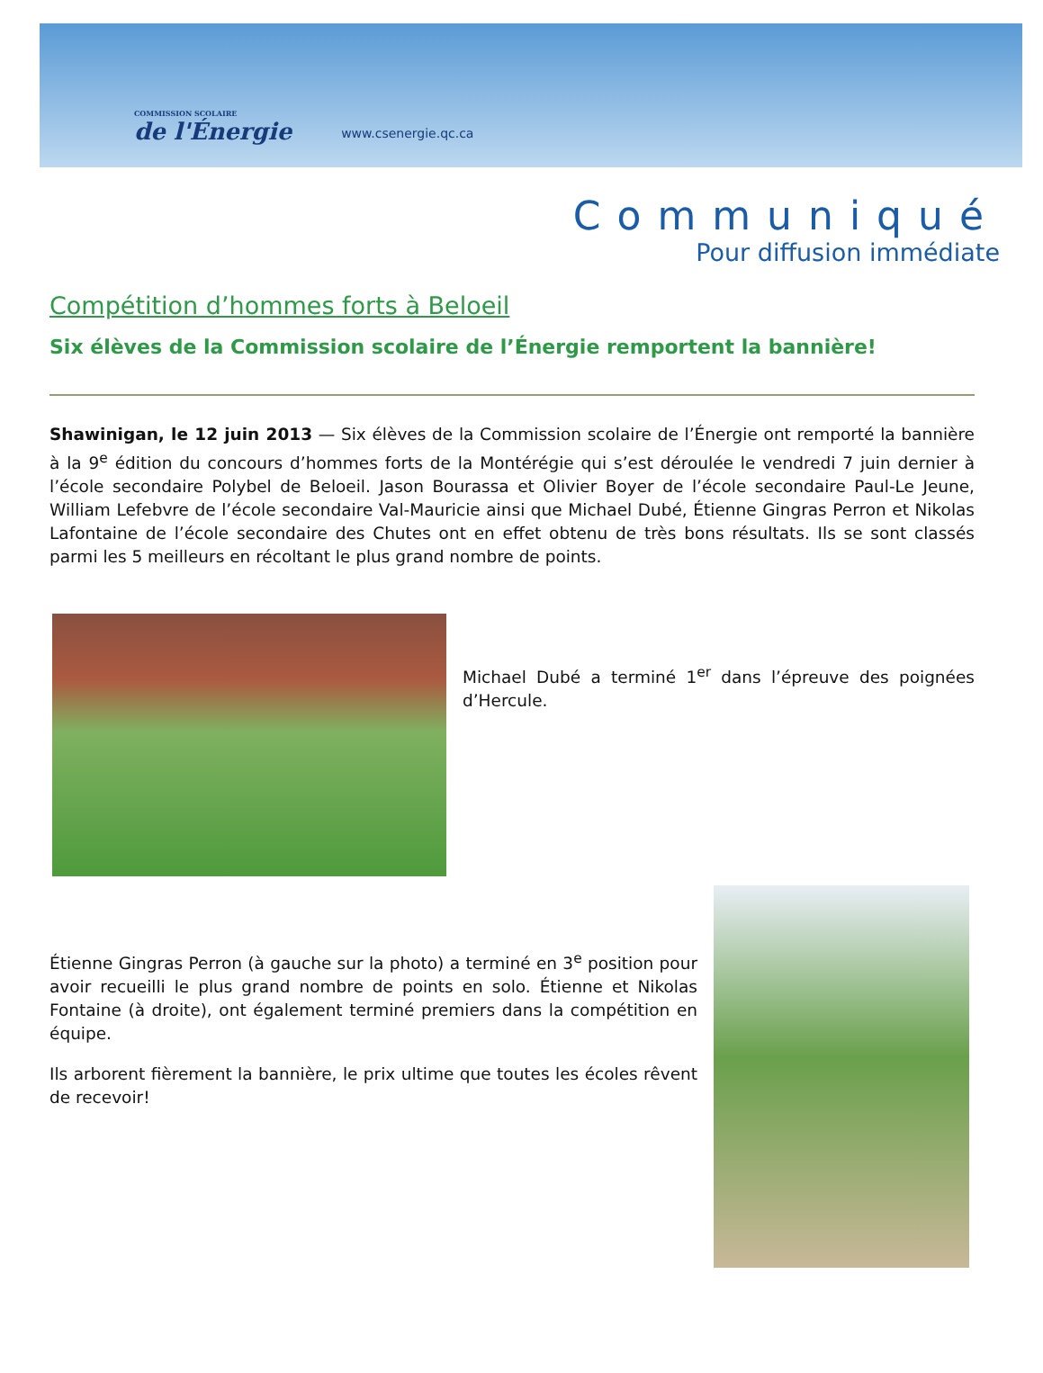COMMISSION SCOLAIRE
de l'Énergie
www.csenergie.qc.ca
Communiqué
Pour diffusion immédiate
Compétition d’hommes forts à Beloeil
Six élèves de la Commission scolaire de l’Énergie remportent la bannière!
Shawinigan, le 12 juin 2013 — Six élèves de la Commission scolaire de l’Énergie ont remporté la bannière à la 9<sup>e</sup> édition du concours d’hommes forts de la Montérégie qui s’est déroulée le vendredi 7 juin dernier à l’école secondaire Polybel de Beloeil. Jason Bourassa et Olivier Boyer de l’école secondaire Paul-Le Jeune, William Lefebvre de l’école secondaire Val-Mauricie ainsi que Michael Dubé, Étienne Gingras Perron et Nikolas Lafontaine de l’école secondaire des Chutes ont en effet obtenu de très bons résultats. Ils se sont classés parmi les 5 meilleurs en récoltant le plus grand nombre de points.
Michael Dubé a terminé 1<sup>er</sup> dans l’épreuve des poignées d’Hercule.
Étienne Gingras Perron (à gauche sur la photo) a terminé en 3<sup>e</sup> position pour avoir recueilli le plus grand nombre de points en solo. Étienne et Nikolas Fontaine (à droite), ont également terminé premiers dans la compétition en équipe.
Ils arborent fièrement la bannière, le prix ultime que toutes les écoles rêvent de recevoir!